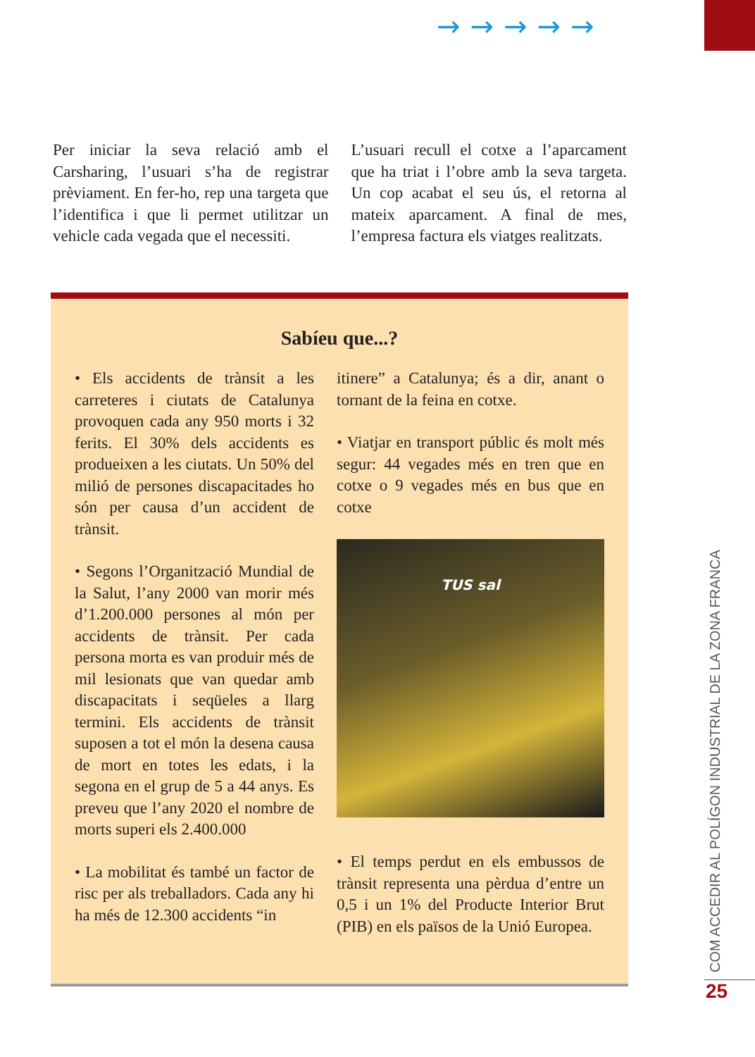→→→→→
Per iniciar la seva relació amb el Carsharing, l’usuari s’ha de registrar prèviament. En fer-ho, rep una targeta que l’identifica i que li permet utilitzar un vehicle cada vegada que el necessiti.
L’usuari recull el cotxe a l’aparcament que ha triat i l’obre amb la seva targeta. Un cop acabat el seu ús, el retorna al mateix aparcament. A final de mes, l’empresa factura els viatges realitzats.
Sabíeu que...?
• Els accidents de trànsit a les carreteres i ciutats de Catalunya provoquen cada any 950 morts i 32 ferits. El 30% dels accidents es produeixen a les ciutats. Un 50% del milió de persones discapacitades ho són per causa d’un accident de trànsit.
• Segons l’Organització Mundial de la Salut, l’any 2000 van morir més d’1.200.000 persones al món per accidents de trànsit. Per cada persona morta es van produir més de mil lesionats que van quedar amb discapacitats i seqüeles a llarg termini. Els accidents de trànsit suposen a tot el món la desena causa de mort en totes les edats, i la segona en el grup de 5 a 44 anys. Es preveu que l’any 2020 el nombre de morts superi els 2.400.000
• La mobilitat és també un factor de risc per als treballadors. Cada any hi ha més de 12.300 accidents “in
itinere” a Catalunya; és a dir, anant o tornant de la feina en cotxe.
• Viatjar en transport públic és molt més segur: 44 vegades més en tren que en cotxe o 9 vegades més en bus que en cotxe
TUS sal
• El temps perdut en els embussos de trànsit representa una pèrdua d’entre un 0,5 i un 1% del Producte Interior Brut (PIB) en els països de la Unió Europea.
COM ACCEDIR AL POLÍGON INDUSTRIAL DE LA ZONA FRANCA
25